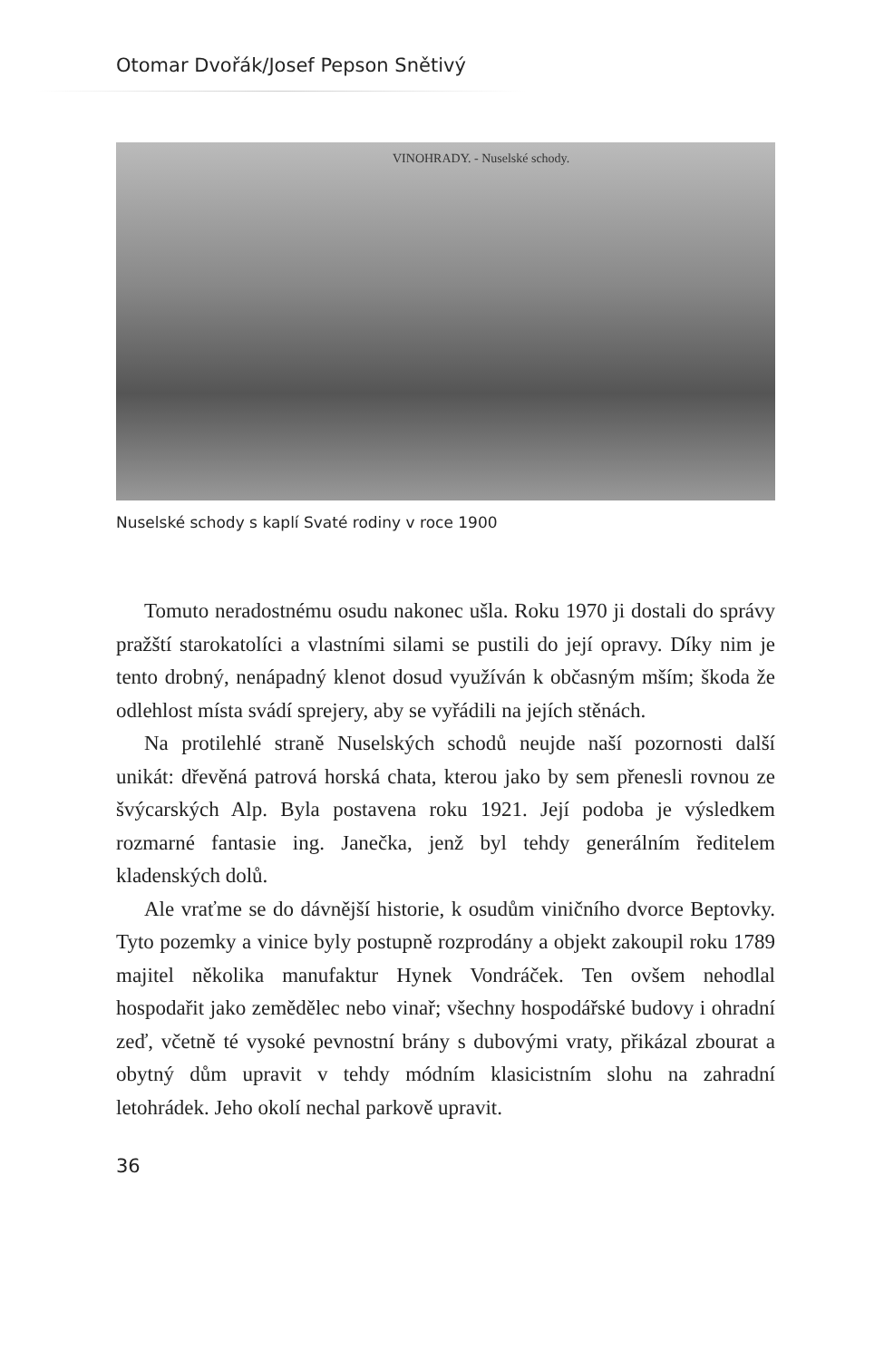Otomar Dvořák/Josef Pepson Snětivý
VINOHRADY. - Nuselské schody.
Nuselské schody s kaplí Svaté rodiny v roce 1900
Tomuto neradostnému osudu nakonec ušla. Roku 1970 ji dostali do správy pražští starokatolíci a vlastními silami se pustili do její opravy. Díky nim je tento drobný, nenápadný klenot dosud využíván k občasným mším; škoda že odlehlost místa svádí sprejery, aby se vyřádili na jejích stěnách.
Na protilehlé straně Nuselských schodů neujde naší pozornosti další unikát: dřevěná patrová horská chata, kterou jako by sem přenesli rovnou ze švýcarských Alp. Byla postavena roku 1921. Její podoba je výsledkem rozmarné fantasie ing. Janečka, jenž byl tehdy generálním ředitelem kladenských dolů.
Ale vraťme se do dávnější historie, k osudům viničního dvorce Beptovky. Tyto pozemky a vinice byly postupně rozprodány a objekt zakoupil roku 1789 majitel několika manufaktur Hynek Vondráček. Ten ovšem nehodlal hospodařit jako zemědělec nebo vinař; všechny hospodářské budovy i ohradní zeď, včetně té vysoké pevnostní brány s dubovými vraty, přikázal zbourat a obytný dům upravit v tehdy módním klasicistním slohu na zahradní letohrádek. Jeho okolí nechal parkově upravit.
36